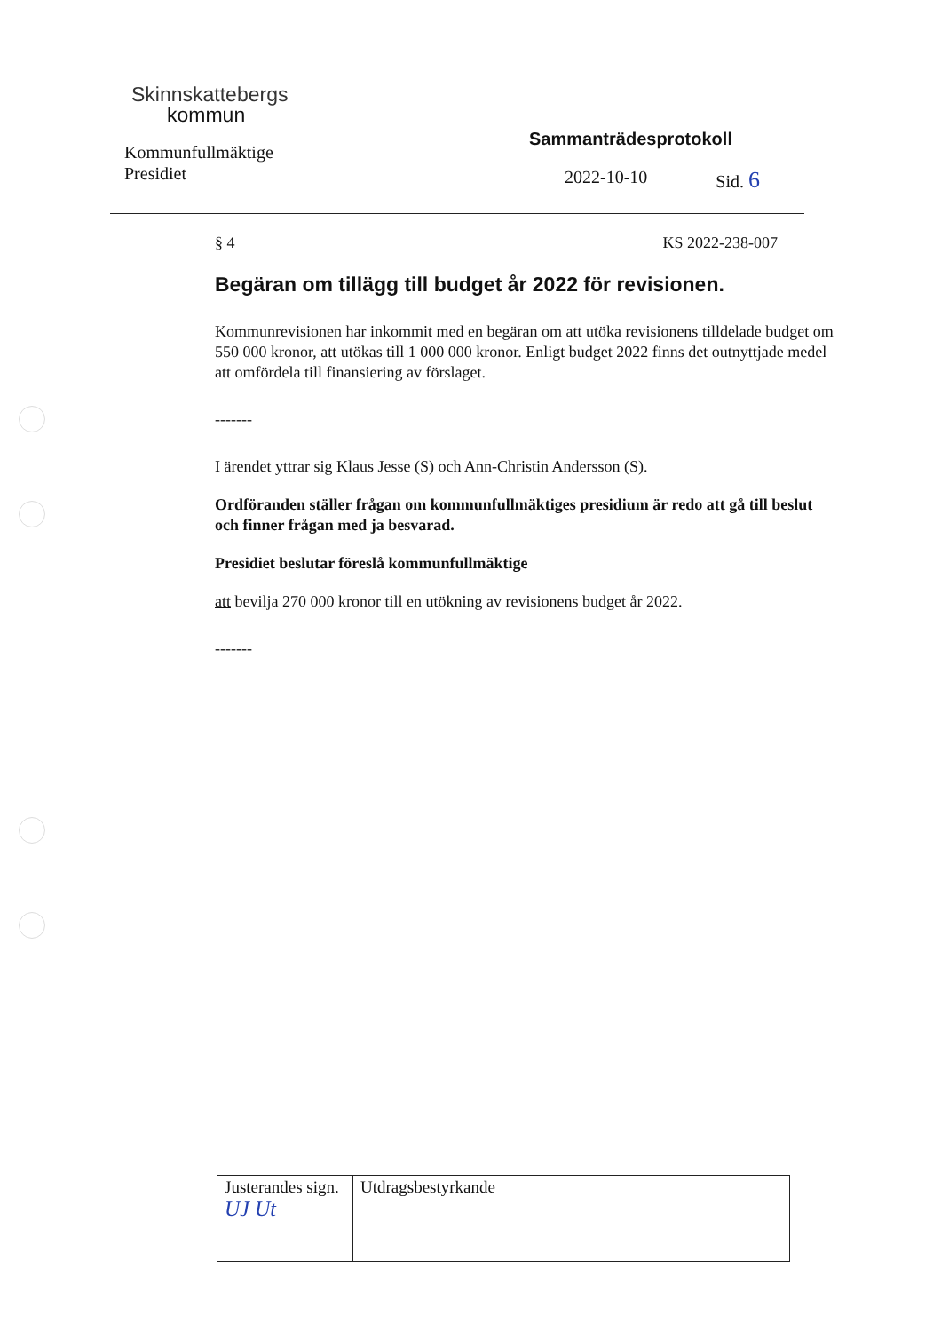Skinnskattebergs
kommun
Kommunfullmäktige
Presidiet
Sammanträdesprotokoll
2022-10-10 Sid. 6
§ 4 KS 2022-238-007
Begäran om tillägg till budget år 2022 för revisionen.
Kommunrevisionen har inkommit med en begäran om att utöka revisionens tilldelade budget om 550 000 kronor, att utökas till 1 000 000 kronor. Enligt budget 2022 finns det outnyttjade medel att omfördela till finansiering av förslaget.
-------
I ärendet yttrar sig Klaus Jesse (S) och Ann-Christin Andersson (S).
Ordföranden ställer frågan om kommunfullmäktiges presidium är redo att gå till beslut och finner frågan med ja besvarad.
Presidiet beslutar föreslå kommunfullmäktige
att bevilja 270 000 kronor till en utökning av revisionens budget år 2022.
-------
| Justerandes sign. UJ Ut | Utdragsbestyrkande |